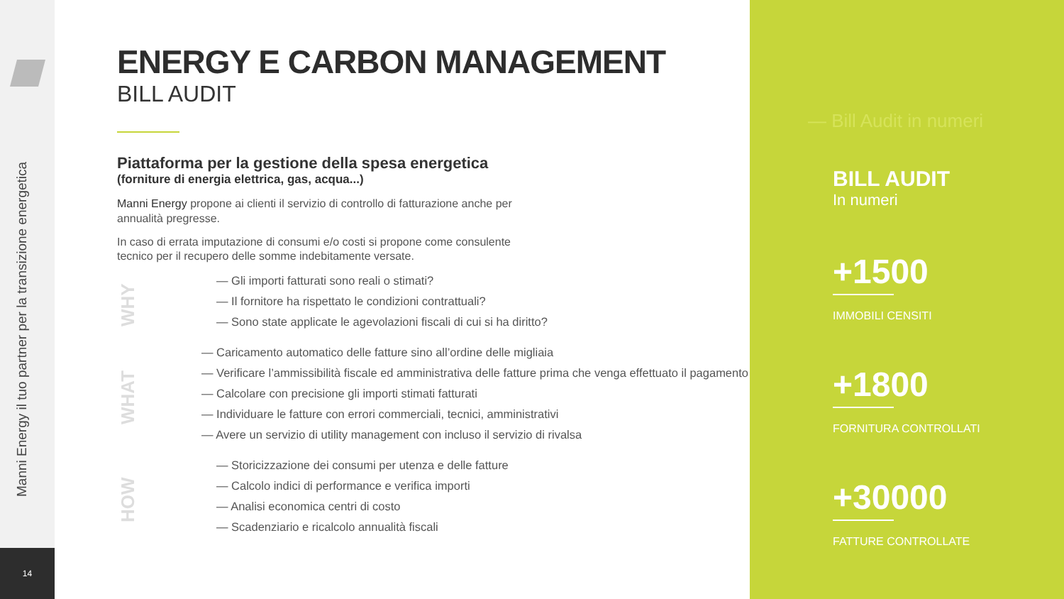Manni Energy il tuo partner per la transizione energetica
14
ENERGY E CARBON MANAGEMENT
BILL AUDIT
Piattaforma per la gestione della spesa energetica
(forniture di energia elettrica, gas, acqua...)
Manni Energy propone ai clienti il servizio di controllo di fatturazione anche per annualità pregresse.
In caso di errata imputazione di consumi e/o costi si propone come consulente tecnico per il recupero delle somme indebitamente versate.
WHY
— Gli importi fatturati sono reali o stimati?
— Il fornitore ha rispettato le condizioni contrattuali?
— Sono state applicate le agevolazioni fiscali di cui si ha diritto?
WHAT
— Caricamento automatico delle fatture sino all’ordine delle migliaia
— Verificare l’ammissibilità fiscale ed amministrativa delle fatture prima che venga effettuato il pagamento
— Calcolare con precisione gli importi stimati fatturati
— Individuare le fatture con errori commerciali, tecnici, amministrativi
— Avere un servizio di utility management con incluso il servizio di rivalsa
HOW
— Storicizzazione dei consumi per utenza e delle fatture
— Calcolo indici di performance e verifica importi
— Analisi economica centri di costo
— Scadenziario e ricalcolo annualità fiscali
— Bill Audit in numeri
BILL AUDIT
In numeri
+1500
IMMOBILI CENSITI
+1800
FORNITURA CONTROLLATI
+30000
FATTURE CONTROLLATE